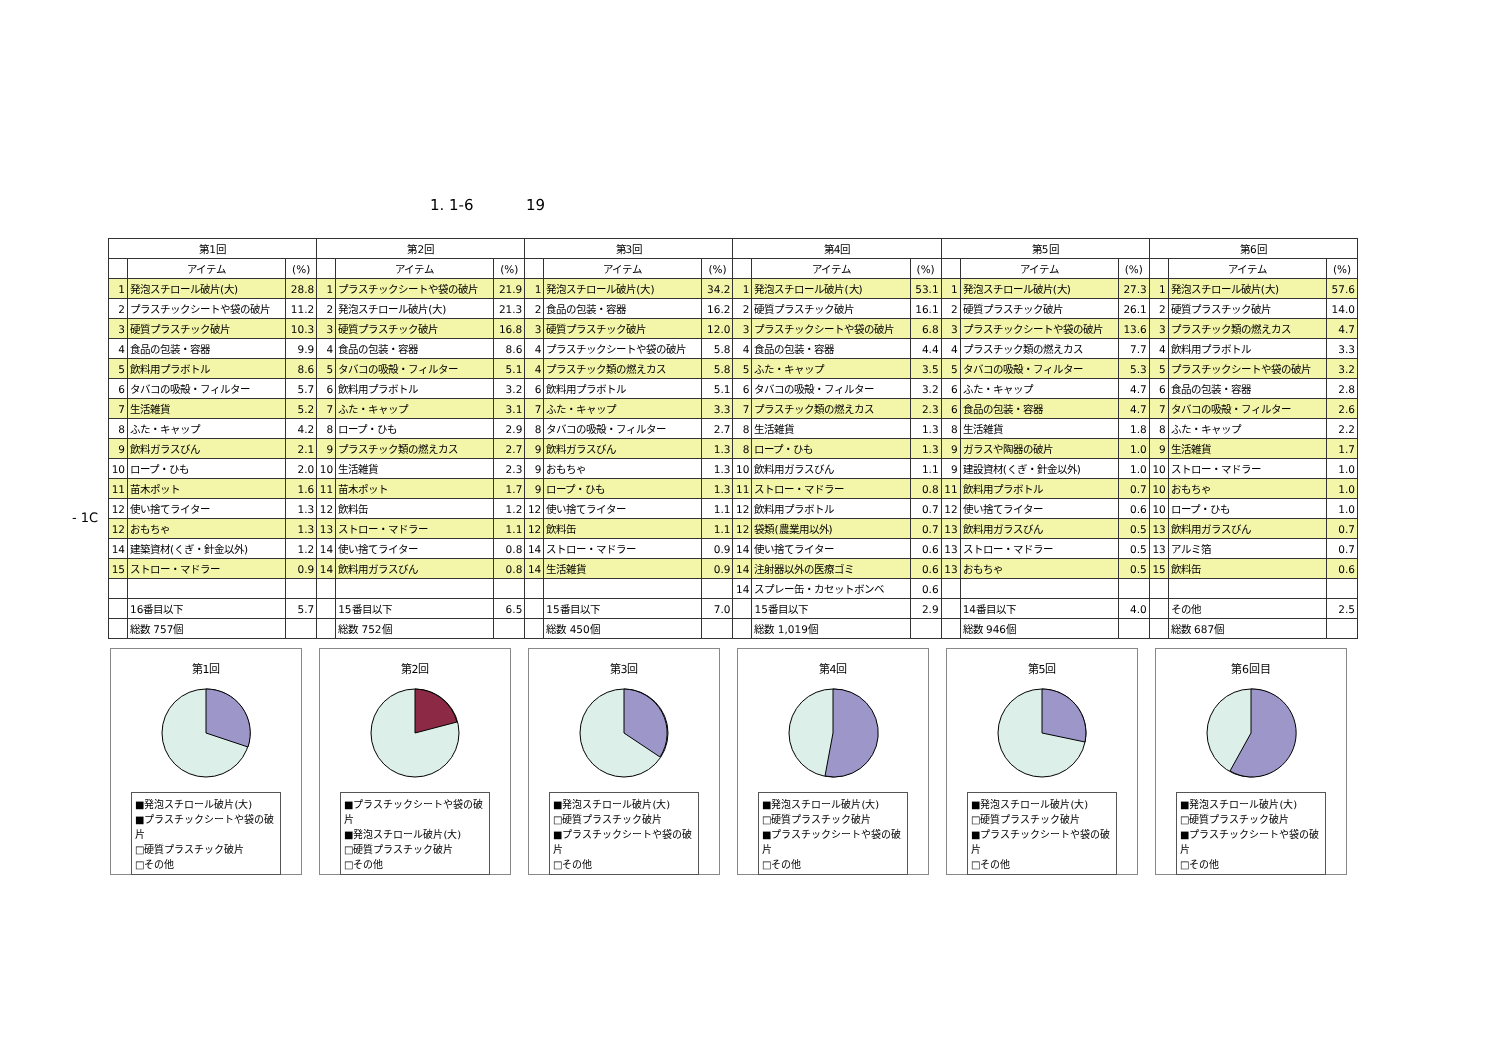1. 1-6 19
- 1C
| 第1回 | | | 第2回 | | | 第3回 | | | 第4回 | | | 第5回 | | | 第6回 | | |
| --- | --- | --- | --- | --- | --- | --- | --- | --- | --- | --- | --- | --- | --- | --- | --- | --- | --- |
| | アイテム | (%) | | アイテム | (%) | | アイテム | (%) | | アイテム | (%) | | アイテム | (%) | | アイテム | (%) |
| 1 | 発泡スチロール破片(大) | 28.8 | 1 | プラスチックシートや袋の破片 | 21.9 | 1 | 発泡スチロール破片(大) | 34.2 | 1 | 発泡スチロール破片(大) | 53.1 | 1 | 発泡スチロール破片(大) | 27.3 | 1 | 発泡スチロール破片(大) | 57.6 |
| 2 | プラスチックシートや袋の破片 | 11.2 | 2 | 発泡スチロール破片(大) | 21.3 | 2 | 食品の包装・容器 | 16.2 | 2 | 硬質プラスチック破片 | 16.1 | 2 | 硬質プラスチック破片 | 26.1 | 2 | 硬質プラスチック破片 | 14.0 |
| 3 | 硬質プラスチック破片 | 10.3 | 3 | 硬質プラスチック破片 | 16.8 | 3 | 硬質プラスチック破片 | 12.0 | 3 | プラスチックシートや袋の破片 | 6.8 | 3 | プラスチックシートや袋の破片 | 13.6 | 3 | プラスチック類の燃えカス | 4.7 |
| 4 | 食品の包装・容器 | 9.9 | 4 | 食品の包装・容器 | 8.6 | 4 | プラスチックシートや袋の破片 | 5.8 | 4 | 食品の包装・容器 | 4.4 | 4 | プラスチック類の燃えカス | 7.7 | 4 | 飲料用プラボトル | 3.3 |
| 5 | 飲料用プラボトル | 8.6 | 5 | タバコの吸殻・フィルター | 5.1 | 4 | プラスチック類の燃えカス | 5.8 | 5 | ふた・キャップ | 3.5 | 5 | タバコの吸殻・フィルター | 5.3 | 5 | プラスチックシートや袋の破片 | 3.2 |
| 6 | タバコの吸殻・フィルター | 5.7 | 6 | 飲料用プラボトル | 3.2 | 6 | 飲料用プラボトル | 5.1 | 6 | タバコの吸殻・フィルター | 3.2 | 6 | ふた・キャップ | 4.7 | 6 | 食品の包装・容器 | 2.8 |
| 7 | 生活雑貨 | 5.2 | 7 | ふた・キャップ | 3.1 | 7 | ふた・キャップ | 3.3 | 7 | プラスチック類の燃えカス | 2.3 | 6 | 食品の包装・容器 | 4.7 | 7 | タバコの吸殻・フィルター | 2.6 |
| 8 | ふた・キャップ | 4.2 | 8 | ロープ・ひも | 2.9 | 8 | タバコの吸殻・フィルター | 2.7 | 8 | 生活雑貨 | 1.3 | 8 | 生活雑貨 | 1.8 | 8 | ふた・キャップ | 2.2 |
| 9 | 飲料ガラスびん | 2.1 | 9 | プラスチック類の燃えカス | 2.7 | 9 | 飲料ガラスびん | 1.3 | 8 | ロープ・ひも | 1.3 | 9 | ガラスや陶器の破片 | 1.0 | 9 | 生活雑貨 | 1.7 |
| 10 | ロープ・ひも | 2.0 | 10 | 生活雑貨 | 2.3 | 9 | おもちゃ | 1.3 | 10 | 飲料用ガラスびん | 1.1 | 9 | 建設資材(くぎ・針金以外) | 1.0 | 10 | ストロー・マドラー | 1.0 |
| 11 | 苗木ポット | 1.6 | 11 | 苗木ポット | 1.7 | 9 | ロープ・ひも | 1.3 | 11 | ストロー・マドラー | 0.8 | 11 | 飲料用プラボトル | 0.7 | 10 | おもちゃ | 1.0 |
| 12 | 使い捨てライター | 1.3 | 12 | 飲料缶 | 1.2 | 12 | 使い捨てライター | 1.1 | 12 | 飲料用プラボトル | 0.7 | 12 | 使い捨てライター | 0.6 | 10 | ロープ・ひも | 1.0 |
| 12 | おもちゃ | 1.3 | 13 | ストロー・マドラー | 1.1 | 12 | 飲料缶 | 1.1 | 12 | 袋類(農業用以外) | 0.7 | 13 | 飲料用ガラスびん | 0.5 | 13 | 飲料用ガラスびん | 0.7 |
| 14 | 建築資材(くぎ・針金以外) | 1.2 | 14 | 使い捨てライター | 0.8 | 14 | ストロー・マドラー | 0.9 | 14 | 使い捨てライター | 0.6 | 13 | ストロー・マドラー | 0.5 | 13 | アルミ箔 | 0.7 |
| 15 | ストロー・マドラー | 0.9 | 14 | 飲料用ガラスびん | 0.8 | 14 | 生活雑貨 | 0.9 | 14 | 注射器以外の医療ゴミ | 0.6 | 13 | おもちゃ | 0.5 | 15 | 飲料缶 | 0.6 |
| | | | | | | | | | 14 | スプレー缶・カセットボンベ | 0.6 | | | | | | |
| | 16番目以下 | 5.7 | | 15番目以下 | 6.5 | | 15番目以下 | 7.0 | | 15番目以下 | 2.9 | | 14番目以下 | 4.0 | | その他 | 2.5 |
| | 総数 757個 | | | 総数 752個 | | | 総数 450個 | | | 総数 1,019個 | | | 総数 946個 | | | 総数 687個 | |
第1回
■発泡スチロール破片(大)
■プラスチックシートや袋の破片
□硬質プラスチック破片
□その他
第2回
■プラスチックシートや袋の破片
■発泡スチロール破片(大)
□硬質プラスチック破片
□その他
第3回
■発泡スチロール破片(大)
□硬質プラスチック破片
■プラスチックシートや袋の破片
□その他
第4回
■発泡スチロール破片(大)
□硬質プラスチック破片
■プラスチックシートや袋の破片
□その他
第5回
■発泡スチロール破片(大)
□硬質プラスチック破片
■プラスチックシートや袋の破片
□その他
第6回目
■発泡スチロール破片(大)
□硬質プラスチック破片
■プラスチックシートや袋の破片
□その他